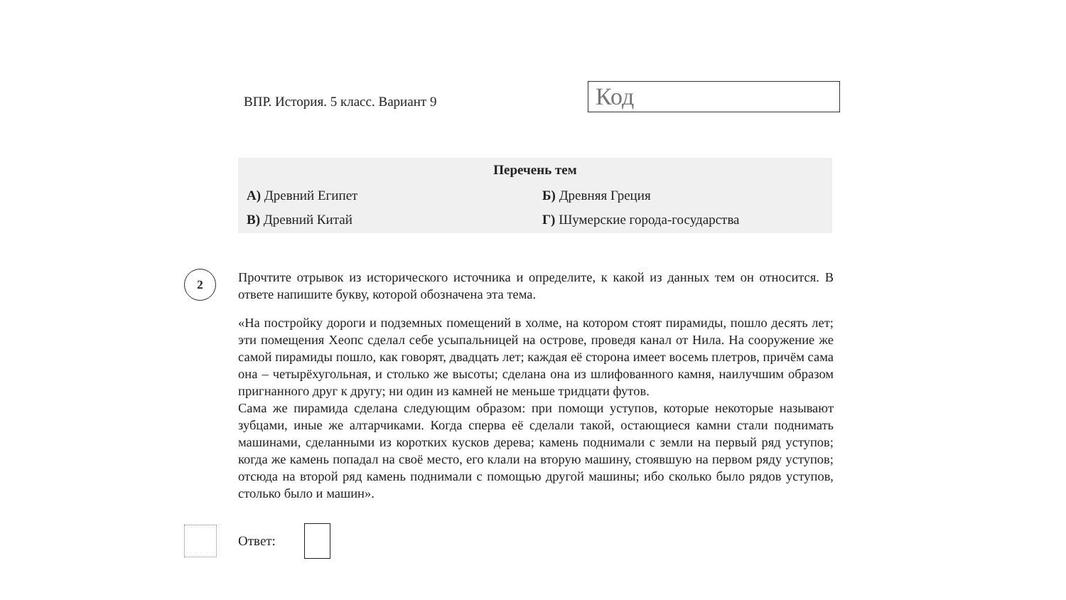ВПР. История. 5 класс. Вариант 9
Код
Перечень тем
А) Древний Египет
Б) Древняя Греция
В) Древний Китай
Г) Шумерские города-государства
2
Прочтите отрывок из исторического источника и определите, к какой из данных тем он относится. В ответе напишите букву, которой обозначена эта тема.
«На постройку дороги и подземных помещений в холме, на котором стоят пирамиды, пошло десять лет; эти помещения Хеопс сделал себе усыпальницей на острове, проведя канал от Нила. На сооружение же самой пирамиды пошло, как говорят, двадцать лет; каждая её сторона имеет восемь плетров, причём сама она – четырёхугольная, и столько же высоты; сделана она из шлифованного камня, наилучшим образом пригнанного друг к другу; ни один из камней не меньше тридцати футов.
Сама же пирамида сделана следующим образом: при помощи уступов, которые некоторые называют зубцами, иные же алтарчиками. Когда сперва её сделали такой, остающиеся камни стали поднимать машинами, сделанными из коротких кусков дерева; камень поднимали с земли на первый ряд уступов; когда же камень попадал на своё место, его клали на вторую машину, стоявшую на первом ряду уступов; отсюда на второй ряд камень поднимали с помощью другой машины; ибо сколько было рядов уступов, столько было и машин».
Ответ: